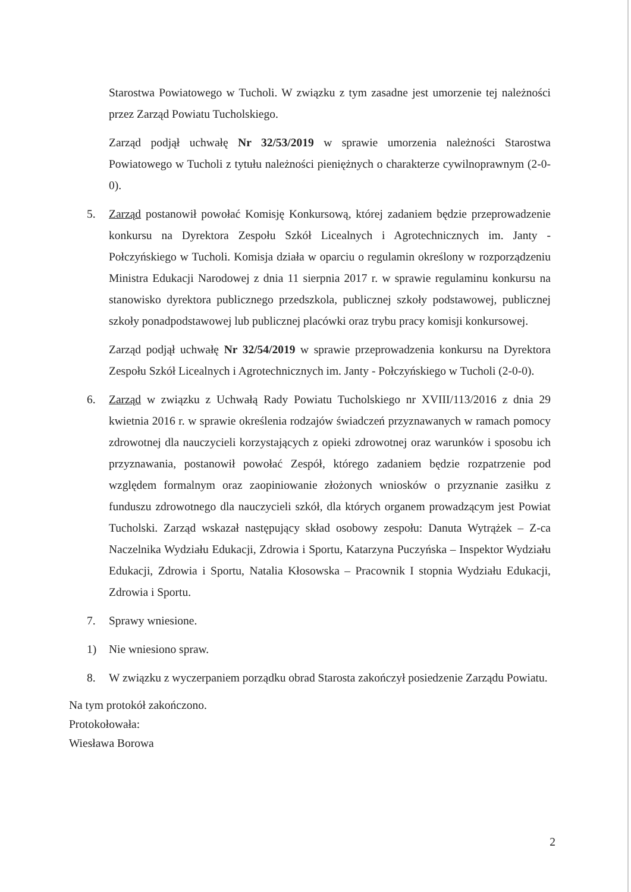Starostwa Powiatowego w Tucholi. W związku z tym zasadne jest umorzenie tej należności przez Zarząd Powiatu Tucholskiego.
Zarząd podjął uchwałę Nr 32/53/2019 w sprawie umorzenia należności Starostwa Powiatowego w Tucholi z tytułu należności pieniężnych o charakterze cywilnoprawnym (2-0-0).
5. Zarząd postanowił powołać Komisję Konkursową, której zadaniem będzie przeprowadzenie konkursu na Dyrektora Zespołu Szkół Licealnych i Agrotechnicznych im. Janty - Połczyńskiego w Tucholi. Komisja działa w oparciu o regulamin określony w rozporządzeniu Ministra Edukacji Narodowej z dnia 11 sierpnia 2017 r. w sprawie regulaminu konkursu na stanowisko dyrektora publicznego przedszkola, publicznej szkoły podstawowej, publicznej szkoły ponadpodstawowej lub publicznej placówki oraz trybu pracy komisji konkursowej.
Zarząd podjął uchwałę Nr 32/54/2019 w sprawie przeprowadzenia konkursu na Dyrektora Zespołu Szkół Licealnych i Agrotechnicznych im. Janty - Połczyńskiego w Tucholi (2-0-0).
6. Zarząd w związku z Uchwałą Rady Powiatu Tucholskiego nr XVIII/113/2016 z dnia 29 kwietnia 2016 r. w sprawie określenia rodzajów świadczeń przyznawanych w ramach pomocy zdrowotnej dla nauczycieli korzystających z opieki zdrowotnej oraz warunków i sposobu ich przyznawania, postanowił powołać Zespół, którego zadaniem będzie rozpatrzenie pod względem formalnym oraz zaopiniowanie złożonych wniosków o przyznanie zasiłku z funduszu zdrowotnego dla nauczycieli szkół, dla których organem prowadzącym jest Powiat Tucholski. Zarząd wskazał następujący skład osobowy zespołu: Danuta Wytrążek – Z-ca Naczelnika Wydziału Edukacji, Zdrowia i Sportu, Katarzyna Puczyńska – Inspektor Wydziału Edukacji, Zdrowia i Sportu, Natalia Kłosowska – Pracownik I stopnia Wydziału Edukacji, Zdrowia i Sportu.
7. Sprawy wniesione.
1) Nie wniesiono spraw.
8. W związku z wyczerpaniem porządku obrad Starosta zakończył posiedzenie Zarządu Powiatu.
Na tym protokół zakończono.
Protokołowała:
Wiesława Borowa
2